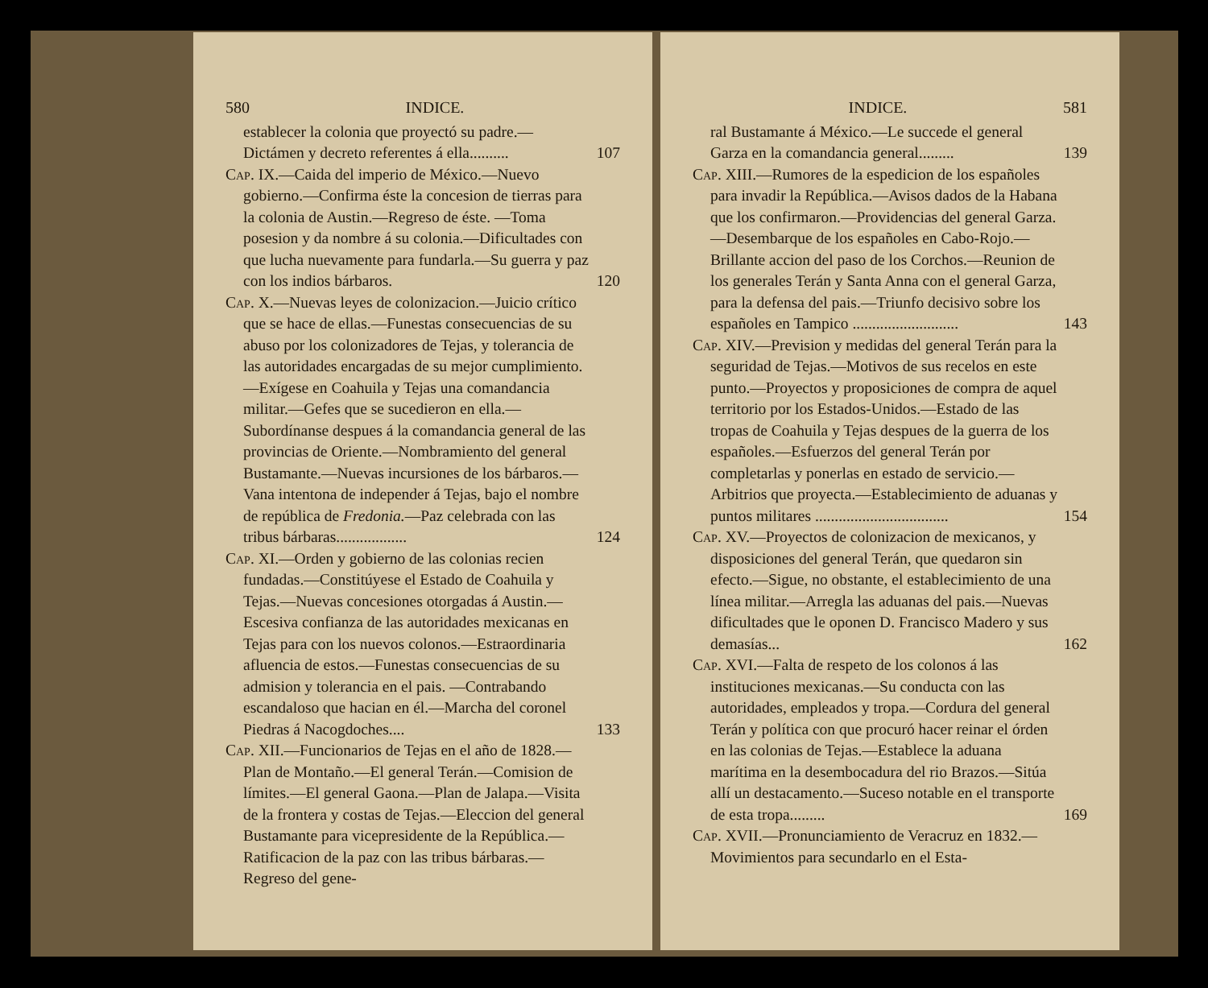580 INDICE.
establecer la colonia que proyectó su padre.—Dictámen y decreto referentes á ella..........
107
Cap. IX.—Caida del imperio de México.—Nuevo gobierno.—Confirma éste la concesion de tierras para la colonia de Austin.—Regreso de éste. —Toma posesion y da nombre á su colonia.—Dificultades con que lucha nuevamente para fundarla.—Su guerra y paz con los indios bárbaros.
120
Cap. X.—Nuevas leyes de colonizacion.—Juicio crítico que se hace de ellas.—Funestas consecuencias de su abuso por los colonizadores de Tejas, y tolerancia de las autoridades encargadas de su mejor cumplimiento.—Exígese en Coahuila y Tejas una comandancia militar.—Gefes que se sucedieron en ella.—Subordínanse despues á la comandancia general de las provincias de Oriente.—Nombramiento del general Bustamante.—Nuevas incursiones de los bárbaros.—Vana intentona de independer á Tejas, bajo el nombre de república de Fredonia.—Paz celebrada con las tribus bárbaras..................
124
Cap. XI.—Orden y gobierno de las colonias recien fundadas.—Constitúyese el Estado de Coahuila y Tejas.—Nuevas concesiones otorgadas á Austin.—Escesiva confianza de las autoridades mexicanas en Tejas para con los nuevos colonos.—Estraordinaria afluencia de estos.—Funestas consecuencias de su admision y tolerancia en el pais. —Contrabando escandaloso que hacian en él.—Marcha del coronel Piedras á Nacogdoches....
133
Cap. XII.—Funcionarios de Tejas en el año de 1828.—Plan de Montaño.—El general Terán.—Comision de límites.—El general Gaona.—Plan de Jalapa.—Visita de la frontera y costas de Tejas.—Eleccion del general Bustamante para vicepresidente de la República.—Ratificacion de la paz con las tribus bárbaras.—Regreso del gene-
INDICE. 581
ral Bustamante á México.—Le succede el general Garza en la comandancia general.........
139
Cap. XIII.—Rumores de la espedicion de los españoles para invadir la República.—Avisos dados de la Habana que los confirmaron.—Providencias del general Garza.—Desembarque de los españoles en Cabo-Rojo.—Brillante accion del paso de los Corchos.—Reunion de los generales Terán y Santa Anna con el general Garza, para la defensa del pais.—Triunfo decisivo sobre los españoles en Tampico ...........................
143
Cap. XIV.—Prevision y medidas del general Terán para la seguridad de Tejas.—Motivos de sus recelos en este punto.—Proyectos y proposiciones de compra de aquel territorio por los Estados-Unidos.—Estado de las tropas de Coahuila y Tejas despues de la guerra de los españoles.—Esfuerzos del general Terán por completarlas y ponerlas en estado de servicio.—Arbitrios que proyecta.—Establecimiento de aduanas y puntos militares ..................................
154
Cap. XV.—Proyectos de colonizacion de mexicanos, y disposiciones del general Terán, que quedaron sin efecto.—Sigue, no obstante, el establecimiento de una línea militar.—Arregla las aduanas del pais.—Nuevas dificultades que le oponen D. Francisco Madero y sus demasías...
162
Cap. XVI.—Falta de respeto de los colonos á las instituciones mexicanas.—Su conducta con las autoridades, empleados y tropa.—Cordura del general Terán y política con que procuró hacer reinar el órden en las colonias de Tejas.—Establece la aduana marítima en la desembocadura del rio Brazos.—Sitúa allí un destacamento.—Suceso notable en el transporte de esta tropa.........
169
Cap. XVII.—Pronunciamiento de Veracruz en 1832.—Movimientos para secundarlo en el Esta-